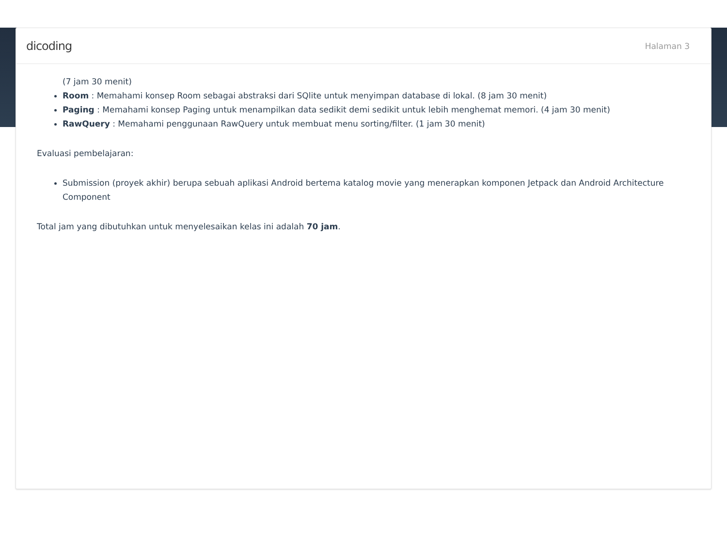dicoding Halaman 3
(7 jam 30 menit)
Room : Memahami konsep Room sebagai abstraksi dari SQlite untuk menyimpan database di lokal. (8 jam 30 menit)
Paging : Memahami konsep Paging untuk menampilkan data sedikit demi sedikit untuk lebih menghemat memori. (4 jam 30 menit)
RawQuery : Memahami penggunaan RawQuery untuk membuat menu sorting/filter. (1 jam 30 menit)
Evaluasi pembelajaran:
Submission (proyek akhir) berupa sebuah aplikasi Android bertema katalog movie yang menerapkan komponen Jetpack dan Android Architecture Component
Total jam yang dibutuhkan untuk menyelesaikan kelas ini adalah 70 jam.